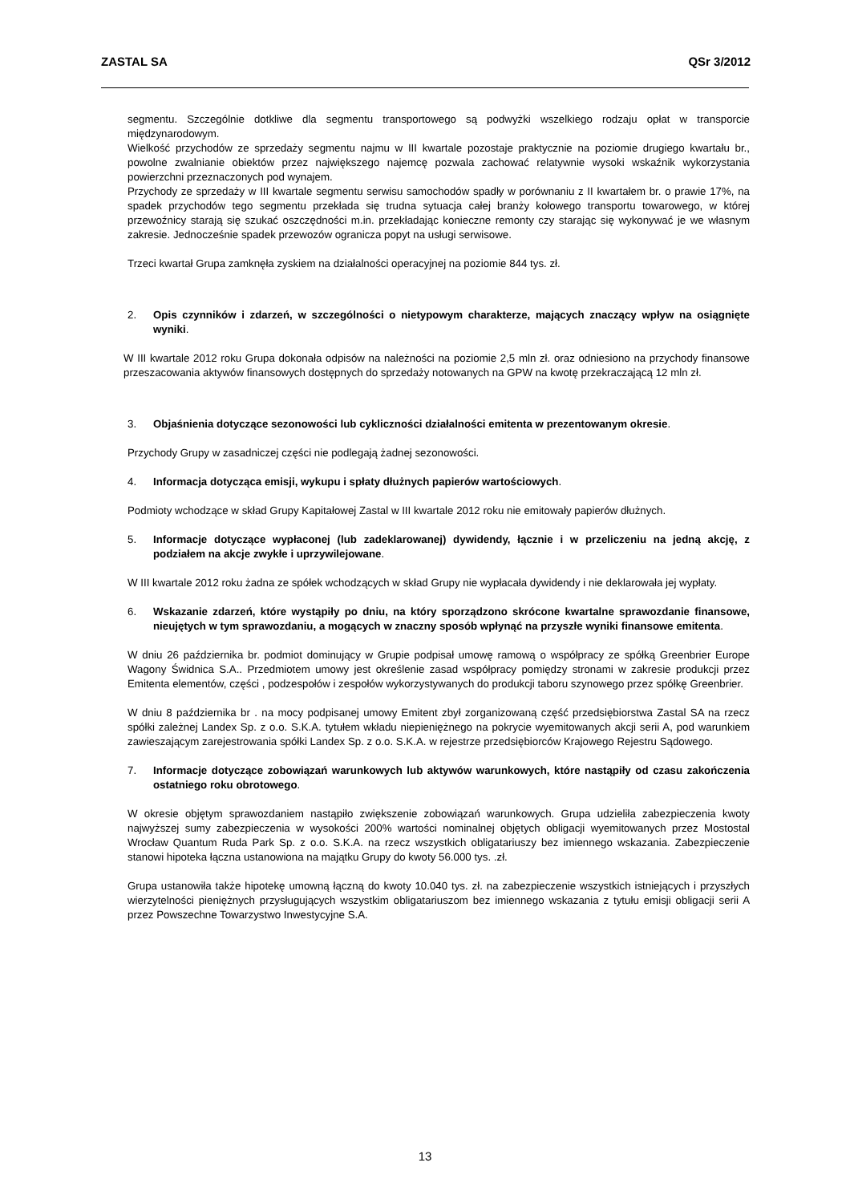ZASTAL SA QSr 3/2012
segmentu. Szczególnie dotkliwe dla segmentu transportowego są podwyżki wszelkiego rodzaju opłat w transporcie międzynarodowym.
Wielkość przychodów ze sprzedaży segmentu najmu w III kwartale pozostaje praktycznie na poziomie drugiego kwartału br., powolne zwalnianie obiektów przez największego najemcę pozwala zachować relatywnie wysoki wskaźnik wykorzystania powierzchni przeznaczonych pod wynajem.
Przychody ze sprzedaży w III kwartale segmentu serwisu samochodów spadły w porównaniu z II kwartałem br. o prawie 17%, na spadek przychodów tego segmentu przekłada się trudna sytuacja całej branży kołowego transportu towarowego, w której przewoźnicy starają się szukać oszczędności m.in. przekładając konieczne remonty czy starając się wykonywać je we własnym zakresie. Jednocześnie spadek przewozów ogranicza popyt na usługi serwisowe.
Trzeci kwartał Grupa zamknęła zyskiem na działalności operacyjnej na poziomie 844 tys. zł.
2. Opis czynników i zdarzeń, w szczególności o nietypowym charakterze, mających znaczący wpływ na osiągnięte wyniki.
W III kwartale 2012 roku Grupa dokonała odpisów na należności na poziomie 2,5 mln zł. oraz odniesiono na przychody finansowe przeszacowania aktywów finansowych dostępnych do sprzedaży notowanych na GPW na kwotę przekraczającą 12 mln zł.
3. Objaśnienia dotyczące sezonowości lub cykliczności działalności emitenta w prezentowanym okresie.
Przychody Grupy w zasadniczej części nie podlegają żadnej sezonowości.
4. Informacja dotycząca emisji, wykupu i spłaty dłużnych papierów wartościowych.
Podmioty wchodzące w skład Grupy Kapitałowej Zastal w III kwartale 2012 roku nie emitowały papierów dłużnych.
5. Informacje dotyczące wypłaconej (lub zadeklarowanej) dywidendy, łącznie i w przeliczeniu na jedną akcję, z podziałem na akcje zwykłe i uprzywilejowane.
W III kwartale 2012 roku żadna ze spółek wchodzących w skład Grupy nie wypłacała dywidendy i nie deklarowała jej wypłaty.
6. Wskazanie zdarzeń, które wystąpiły po dniu, na który sporządzono skrócone kwartalne sprawozdanie finansowe, nieujętych w tym sprawozdaniu, a mogących w znaczny sposób wpłynąć na przyszłe wyniki finansowe emitenta.
W dniu 26 października br. podmiot dominujący w Grupie podpisał umowę ramową o współpracy ze spółką Greenbrier Europe Wagony Świdnica S.A.. Przedmiotem umowy jest określenie zasad współpracy pomiędzy stronami w zakresie produkcji przez Emitenta elementów, części , podzespołów i zespołów wykorzystywanych do produkcji taboru szynowego przez spółkę Greenbrier.
W dniu 8 października br . na mocy podpisanej umowy Emitent zbył zorganizowaną część przedsiębiorstwa Zastal SA na rzecz spółki zależnej Landex Sp. z o.o. S.K.A. tytułem wkładu niepieniężnego na pokrycie wyemitowanych akcji serii A, pod warunkiem zawieszającym zarejestrowania spółki Landex Sp. z o.o. S.K.A. w rejestrze przedsiębiorców Krajowego Rejestru Sądowego.
7. Informacje dotyczące zobowiązań warunkowych lub aktywów warunkowych, które nastąpiły od czasu zakończenia ostatniego roku obrotowego.
W okresie objętym sprawozdaniem nastąpiło zwiększenie zobowiązań warunkowych. Grupa udzieliła zabezpieczenia kwoty najwyższej sumy zabezpieczenia w wysokości 200% wartości nominalnej objętych obligacji wyemitowanych przez Mostostal Wrocław Quantum Ruda Park Sp. z o.o. S.K.A. na rzecz wszystkich obligatariuszy bez imiennego wskazania. Zabezpieczenie stanowi hipoteka łączna ustanowiona na majątku Grupy do kwoty 56.000 tys. .zł.
Grupa ustanowiła także hipotekę umowną łączną do kwoty 10.040 tys. zł. na zabezpieczenie wszystkich istniejących i przyszłych wierzytelności pieniężnych przysługujących wszystkim obligatariuszom bez imiennego wskazania z tytułu emisji obligacji serii A przez Powszechne Towarzystwo Inwestycyjne S.A.
13